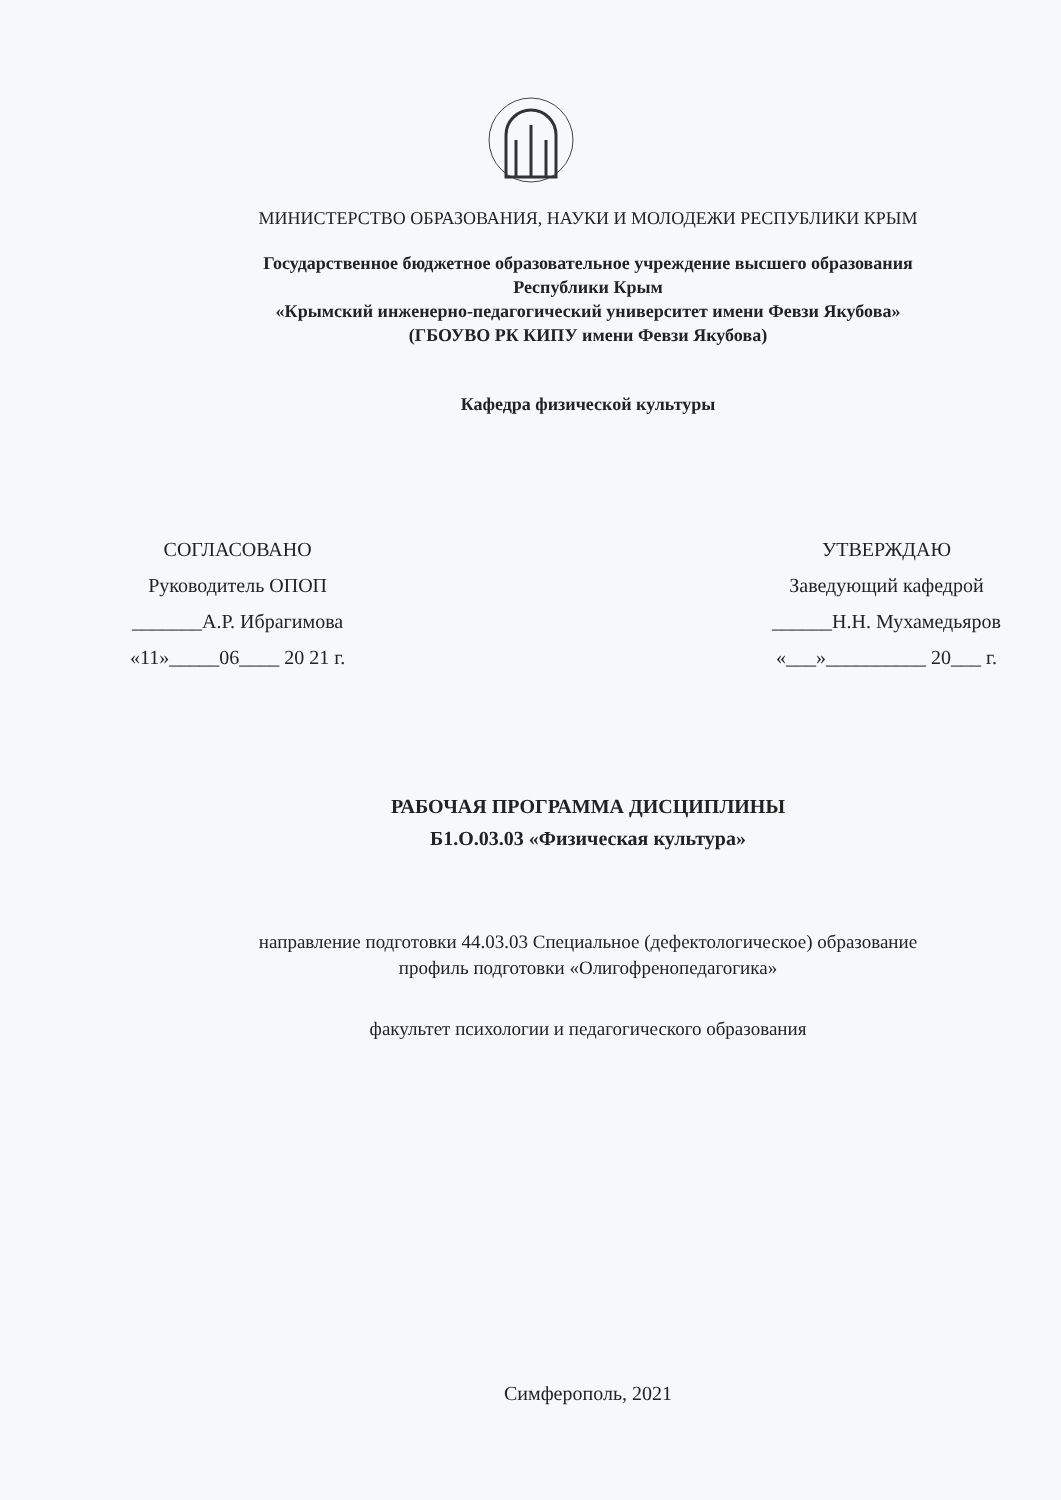МИНИСТЕРСТВО ОБРАЗОВАНИЯ, НАУКИ И МОЛОДЕЖИ РЕСПУБЛИКИ КРЫМ
Государственное бюджетное образовательное учреждение высшего образования
Республики Крым
«Крымский инженерно-педагогический университет имени Февзи Якубова»
(ГБОУВО РК КИПУ имени Февзи Якубова)
Кафедра физической культуры
СОГЛАСОВАНО
Руководитель ОПОП
_______А.Р. Ибрагимова
«11»_____06____ 20 21 г.
УТВЕРЖДАЮ
Заведующий кафедрой
______Н.Н. Мухамедьяров
«___»__________ 20___ г.
РАБОЧАЯ ПРОГРАММА ДИСЦИПЛИНЫ
Б1.О.03.03 «Физическая культура»
направление подготовки 44.03.03 Специальное (дефектологическое) образование
профиль подготовки «Олигофренопедагогика»
факультет психологии и педагогического образования
Симферополь, 2021